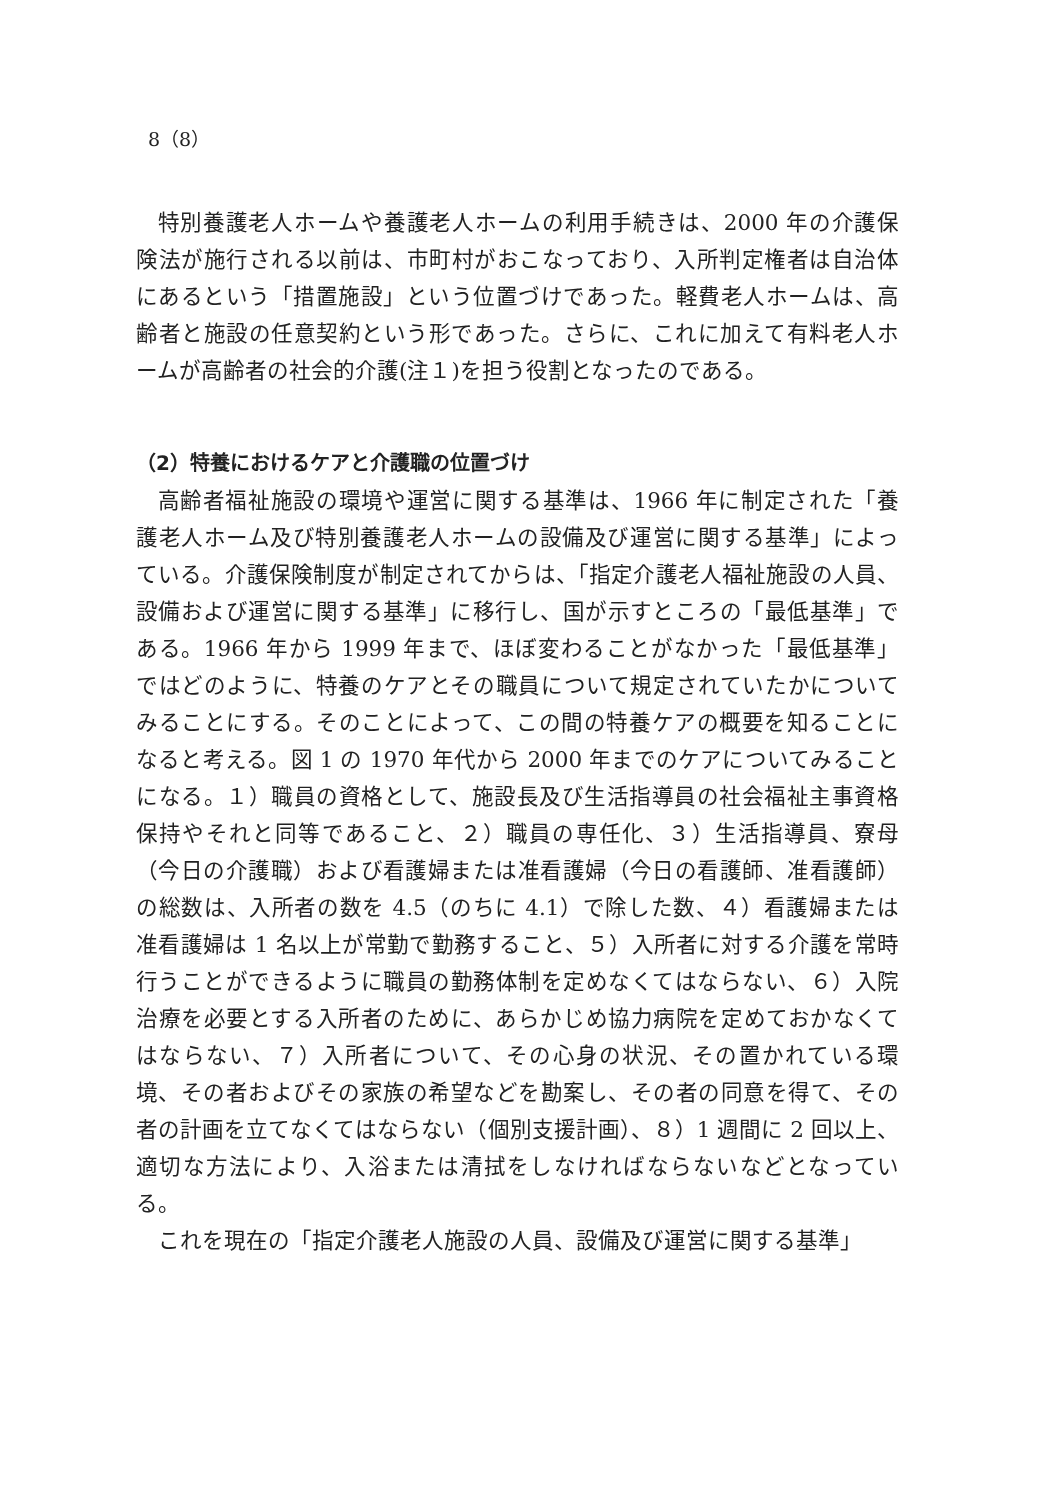8（8）
特別養護老人ホームや養護老人ホームの利用手続きは、2000 年の介護保険法が施行される以前は、市町村がおこなっており、入所判定権者は自治体にあるという「措置施設」という位置づけであった。軽費老人ホームは、高齢者と施設の任意契約という形であった。さらに、これに加えて有料老人ホームが高齢者の社会的介護(注１)を担う役割となったのである。
（2）特養におけるケアと介護職の位置づけ
高齢者福祉施設の環境や運営に関する基準は、1966 年に制定された「養護老人ホーム及び特別養護老人ホームの設備及び運営に関する基準」によっている。介護保険制度が制定されてからは、「指定介護老人福祉施設の人員、設備および運営に関する基準」に移行し、国が示すところの「最低基準」である。1966 年から 1999 年まで、ほぼ変わることがなかった「最低基準」ではどのように、特養のケアとその職員について規定されていたかについてみることにする。そのことによって、この間の特養ケアの概要を知ることになると考える。図 1 の 1970 年代から 2000 年までのケアについてみることになる。１）職員の資格として、施設長及び生活指導員の社会福祉主事資格保持やそれと同等であること、２）職員の専任化、３）生活指導員、寮母（今日の介護職）および看護婦または准看護婦（今日の看護師、准看護師）の総数は、入所者の数を 4.5（のちに 4.1）で除した数、４）看護婦または准看護婦は 1 名以上が常勤で勤務すること、５）入所者に対する介護を常時行うことができるように職員の勤務体制を定めなくてはならない、６）入院治療を必要とする入所者のために、あらかじめ協力病院を定めておかなくてはならない、７）入所者について、その心身の状況、その置かれている環境、その者およびその家族の希望などを勘案し、その者の同意を得て、その者の計画を立てなくてはならない（個別支援計画）、８）1 週間に 2 回以上、適切な方法により、入浴または清拭をしなければならないなどとなっている。
これを現在の「指定介護老人施設の人員、設備及び運営に関する基準」